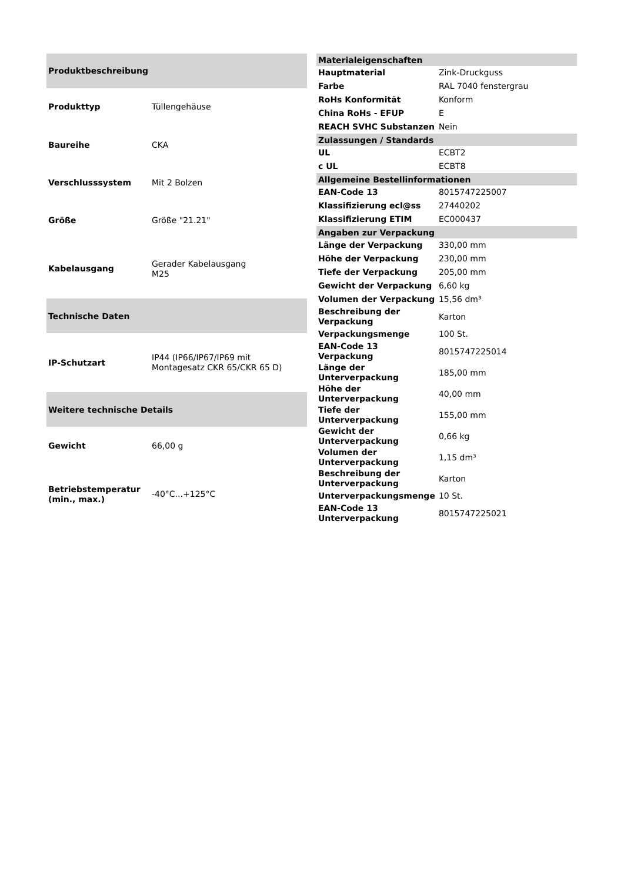| Produktbeschreibung | |
| --- | --- |
| Produkttyp | Tüllengehäuse |
| Baureihe | CKA |
| Verschlusssystem | Mit 2 Bolzen |
| Größe | Größe "21.21" |
| Kabelausgang | Gerader Kabelausgang M25 |
| Technische Daten | |
| IP-Schutzart | IP44 (IP66/IP67/IP69 mit Montagesatz CKR 65/CKR 65 D) |
| Weitere technische Details | |
| Gewicht | 66,00 g |
| Betriebstemperatur (min., max.) | -40°C...+125°C |
| Materialeigenschaften | |
| --- | --- |
| Hauptmaterial | Zink-Druckguss |
| Farbe | RAL 7040 fenstergrau |
| RoHs Konformität | Konform |
| China RoHs - EFUP | E |
| REACH SVHC Substanzen | Nein |
| Zulassungen / Standards | |
| UL | ECBT2 |
| c UL | ECBT8 |
| Allgemeine Bestellinformationen | |
| EAN-Code 13 | 8015747225007 |
| Klassifizierung ecl@ss | 27440202 |
| Klassifizierung ETIM | EC000437 |
| Angaben zur Verpackung | |
| Länge der Verpackung | 330,00 mm |
| Höhe der Verpackung | 230,00 mm |
| Tiefe der Verpackung | 205,00 mm |
| Gewicht der Verpackung | 6,60 kg |
| Volumen der Verpackung | 15,56 dm³ |
| Beschreibung der Verpackung | Karton |
| Verpackungsmenge | 100 St. |
| EAN-Code 13 Verpackung | 8015747225014 |
| Länge der Unterverpackung | 185,00 mm |
| Höhe der Unterverpackung | 40,00 mm |
| Tiefe der Unterverpackung | 155,00 mm |
| Gewicht der Unterverpackung | 0,66 kg |
| Volumen der Unterverpackung | 1,15 dm³ |
| Beschreibung der Unterverpackung | Karton |
| Unterverpackungsmenge | 10 St. |
| EAN-Code 13 Unterverpackung | 8015747225021 |